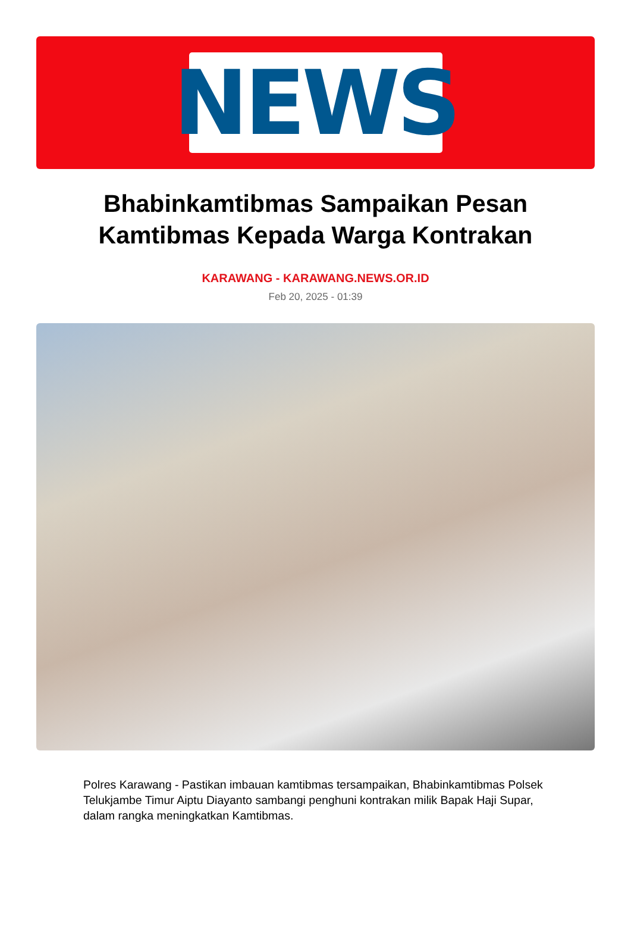NEWS
Bhabinkamtibmas Sampaikan Pesan Kamtibmas Kepada Warga Kontrakan
KARAWANG - KARAWANG.NEWS.OR.ID
Feb 20, 2025 - 01:39
Polres Karawang - Pastikan imbauan kamtibmas tersampaikan, Bhabinkamtibmas Polsek Telukjambe Timur Aiptu Diayanto sambangi penghuni kontrakan milik Bapak Haji Supar, dalam rangka meningkatkan Kamtibmas.